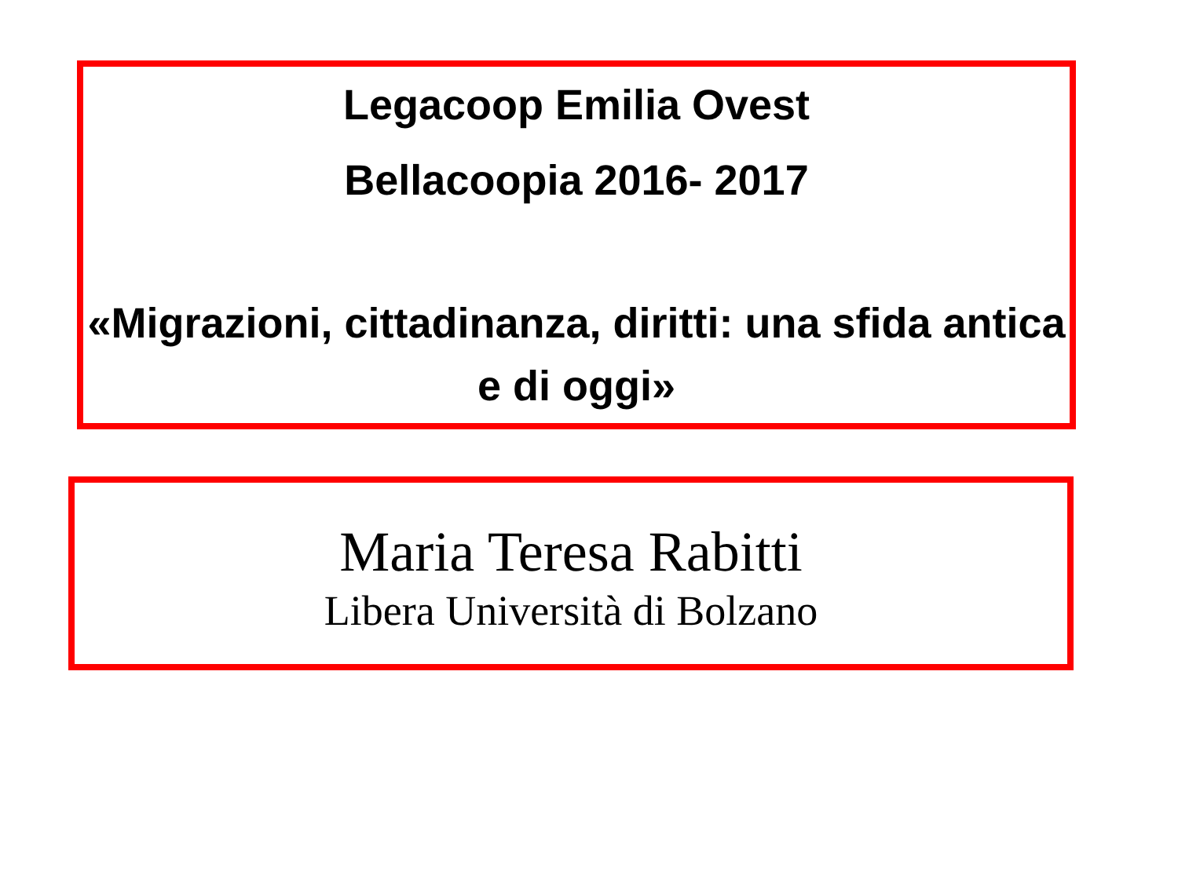Legacoop Emilia Ovest
Bellacoopia 2016- 2017
«Migrazioni, cittadinanza, diritti: una sfida antica e di oggi»
Maria Teresa Rabitti
Libera Università di Bolzano